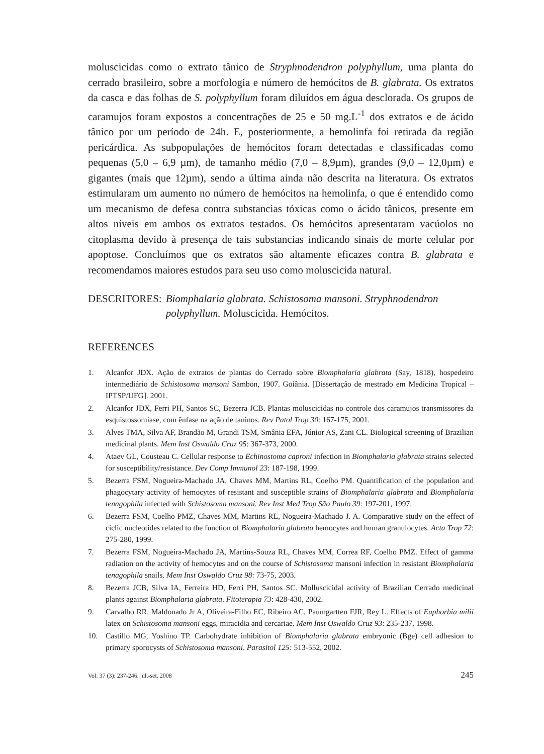moluscicidas como o extrato tânico de Stryphnodendron polyphyllum, uma planta do cerrado brasileiro, sobre a morfologia e número de hemócitos de B. glabrata. Os extratos da casca e das folhas de S. polyphyllum foram diluídos em água desclorada. Os grupos de caramujos foram expostos a concentrações de 25 e 50 mg.L<sup>-1</sup> dos extratos e de ácido tânico por um período de 24h. E, posteriormente, a hemolinfa foi retirada da região pericárdica. As subpopulações de hemócitos foram detectadas e classificadas como pequenas (5,0 – 6,9 µm), de tamanho médio (7,0 – 8,9µm), grandes (9,0 – 12,0µm) e gigantes (mais que 12µm), sendo a última ainda não descrita na literatura. Os extratos estimularam um aumento no número de hemócitos na hemolinfa, o que é entendido como um mecanismo de defesa contra substancias tóxicas como o ácido tânicos, presente em altos níveis em ambos os extratos testados. Os hemócitos apresentaram vacúolos no citoplasma devido à presença de tais substancias indicando sinais de morte celular por apoptose. Concluímos que os extratos são altamente eficazes contra B. glabrata e recomendamos maiores estudos para seu uso como moluscicida natural.
DESCRITORES: Biomphalaria glabrata. Schistosoma mansoni. Stryphnodendron polyphyllum. Moluscicida. Hemócitos.
REFERENCES
1. Alcanfor JDX. Ação de extratos de plantas do Cerrado sobre Biomphalaria glabrata (Say, 1818), hospedeiro intermediário de Schistosoma mansoni Sambon, 1907. Goiânia. [Dissertação de mestrado em Medicina Tropical – IPTSP/UFG]. 2001.
2. Alcanfor JDX, Ferri PH, Santos SC, Bezerra JCB. Plantas moluscicidas no controle dos caramujos transmissores da esquistossomíase, com ênfase na ação de taninos. Rev Patol Trop 30: 167-175, 2001.
3. Alves TMA, Silva AF, Brandão M, Grandi TSM, Smânia EFA, Júnior AS, Zani CL. Biological screening of Brazilian medicinal plants. Mem Inst Oswaldo Cruz 95: 367-373, 2000.
4. Ataev GL, Cousteau C. Cellular response to Echinostoma caproni infection in Biomphalaria glabrata strains selected for susceptibility/resistance. Dev Comp Immunol 23: 187-198, 1999.
5. Bezerra FSM, Nogueira-Machado JA, Chaves MM, Martins RL, Coelho PM. Quantification of the population and phagocytary activity of hemocytes of resistant and susceptible strains of Biomphalaria glabrata and Biomphalaria tenagophila infected with Schistosoma mansoni. Rev Inst Med Trop São Paulo 39: 197-201, 1997.
6. Bezerra FSM, Coelho PMZ, Chaves MM, Martins RL, Nogueira-Machado J. A. Comparative study on the effect of ciclic nucleotides related to the function of Biomphalaria glabrata hemocytes and human granulocytes. Acta Trop 72: 275-280, 1999.
7. Bezerra FSM, Nogueira-Machado JA, Martins-Souza RL, Chaves MM, Correa RF, Coelho PMZ. Effect of gamma radiation on the activity of hemocytes and on the course of Schistosoma mansoni infection in resistant Biomphalaria tenagophila snails. Mem Inst Oswaldo Cruz 98: 73-75, 2003.
8. Bezerra JCB, Silva IA, Ferreira HD, Ferri PH, Santos SC. Molluscicidal activity of Brazilian Cerrado medicinal plants against Biomphalaria glabrata. Fitoterapia 73: 428-430, 2002.
9. Carvalho RR, Maldonado Jr A, Oliveira-Filho EC, Ribeiro AC, Paumgartten FJR, Rey L. Effects of Euphorbia milii latex on Schistosoma mansoni eggs, miracidia and cercariae. Mem Inst Oswaldo Cruz 93: 235-237, 1998.
10. Castillo MG, Yoshino TP. Carbohydrate inhibition of Biomphalaria glabrata embryonic (Bge) cell adhesion to primary sporocysts of Schistosoma mansoni. Parasitol 125: 513-552, 2002.
Vol. 37 (3): 237-246. jul.-set. 2008 245